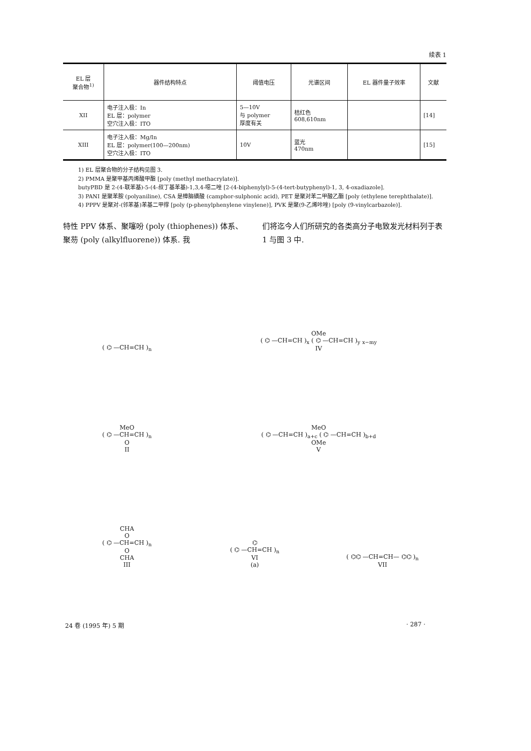续表 1
| EL 层 聚合物<sup>1)</sup> | 器件结构特点 | 阈值电压 | 光谱区间 | EL 器件量子效率 | 文献 |
| --- | --- | --- | --- | --- | --- |
| XII | 电子注入极：In EL 层：polymer 空穴注入极：ITO | 5—10V 与 polymer 厚度有关 | 桔红色 608,610nm | | [14] |
| XIII | 电子注入极：Mg/In EL 层：polymer(100—200nm) 空穴注入极：ITO | 10V | 蓝光 470nm | | [15] |
1) EL 层聚合物的分子结构见图 3.
2) PMMA 是聚甲基丙烯酸甲酯 [poly (methyl methacrylate)].
butyPBD 是 2-(4-联苯基)-5-(4-叔丁基苯基)-1,3,4-噁二唑 [2-(4-biphenylyl)-5-(4-tert-butyphenyl)-1, 3, 4-oxadiazole].
3) PANI 是聚苯胺 (polyaniline), CSA 是樟脑磺酸 (camphor-sulphonic acid), PET 是聚对苯二甲酸乙酯 [poly (ethylene terephthalate)].
4) PPPV 是聚对-(邻苯基)苯基二甲撑 [poly (p-phenylphenylene vinylene)], PVK 是聚(9-乙烯咔唑) [poly (9-vinylcarbazole)].
特性 PPV 体系、聚噻吩 (poly (thiophenes)) 体系、聚芴 (poly (alkylfluorene)) 体系. 我
们将迄今人们所研究的各类高分子电致发光材料列于表 1 与图 3 中.
( ⌬ —CH=CH )<sub>n</sub>
OMe
( ⌬ —CH=CH )<sub>x</sub> ( ⌬ —CH=CH )<sub>y</sub> <sub>x−my</sub>
IV
MeO
( ⌬ —CH=CH )<sub>n</sub>
O
II
MeO
( ⌬ —CH=CH )<sub>a+c</sub> ( ⌬ —CH=CH )<sub>b+d</sub>
OMe
V
CHA
O
( ⌬ —CH=CH )<sub>n</sub>
O
CHA
III
⌬
( ⌬ —CH=CH )<sub>n</sub>
VI
(a)
( ⌬⌬ —CH=CH— ⌬⌬ )<sub>n</sub>
VII
24 卷 (1995 年) 5 期 · 287 ·